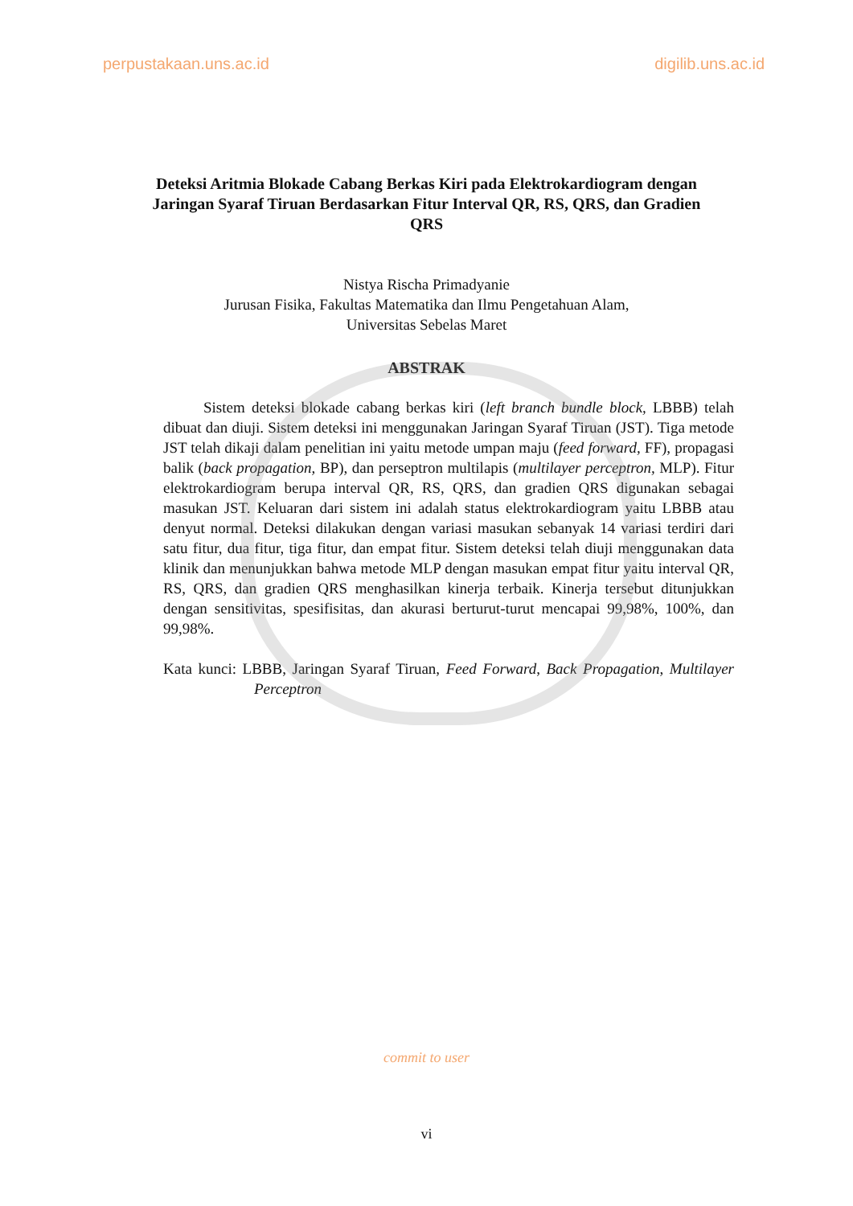perpustakaan.uns.ac.id digilib.uns.ac.id
Deteksi Aritmia Blokade Cabang Berkas Kiri pada Elektrokardiogram dengan Jaringan Syaraf Tiruan Berdasarkan Fitur Interval QR, RS, QRS, dan Gradien QRS
Nistya Rischa Primadyanie
Jurusan Fisika, Fakultas Matematika dan Ilmu Pengetahuan Alam,
Universitas Sebelas Maret
ABSTRAK
Sistem deteksi blokade cabang berkas kiri (left branch bundle block, LBBB) telah dibuat dan diuji. Sistem deteksi ini menggunakan Jaringan Syaraf Tiruan (JST). Tiga metode JST telah dikaji dalam penelitian ini yaitu metode umpan maju (feed forward, FF), propagasi balik (back propagation, BP), dan perseptron multilapis (multilayer perceptron, MLP). Fitur elektrokardiogram berupa interval QR, RS, QRS, dan gradien QRS digunakan sebagai masukan JST. Keluaran dari sistem ini adalah status elektrokardiogram yaitu LBBB atau denyut normal. Deteksi dilakukan dengan variasi masukan sebanyak 14 variasi terdiri dari satu fitur, dua fitur, tiga fitur, dan empat fitur. Sistem deteksi telah diuji menggunakan data klinik dan menunjukkan bahwa metode MLP dengan masukan empat fitur yaitu interval QR, RS, QRS, dan gradien QRS menghasilkan kinerja terbaik. Kinerja tersebut ditunjukkan dengan sensitivitas, spesifisitas, dan akurasi berturut-turut mencapai 99,98%, 100%, dan 99,98%.
Kata kunci: LBBB, Jaringan Syaraf Tiruan, Feed Forward, Back Propagation, Multilayer Perceptron
commit to user
vi